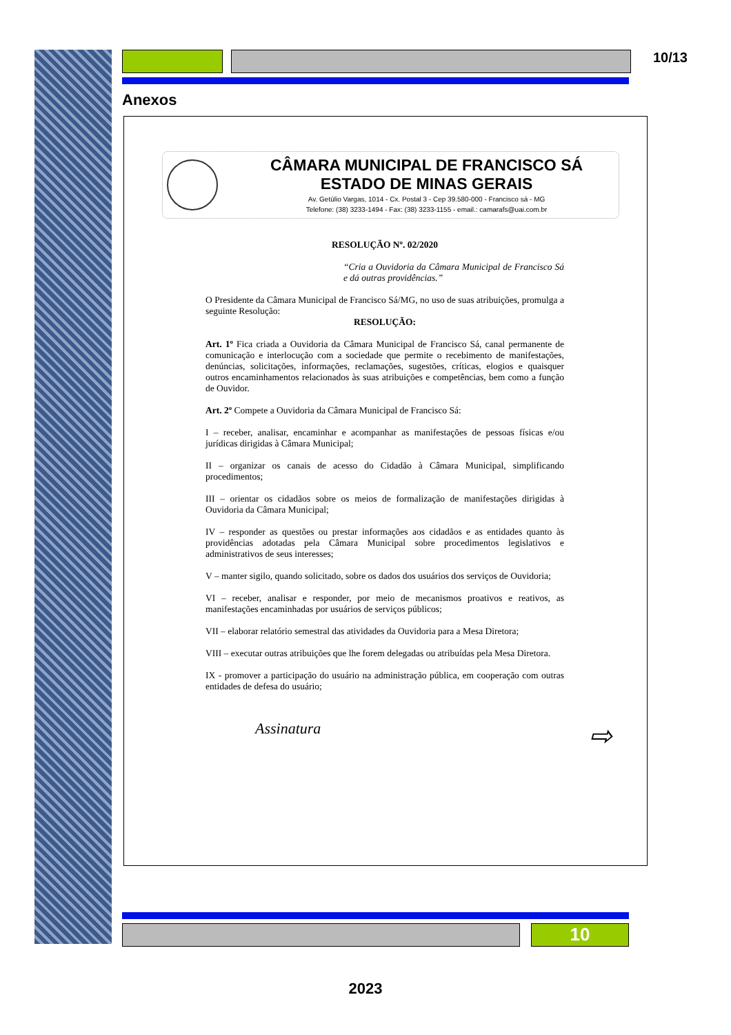10/13
Anexos
CÂMARA MUNICIPAL DE FRANCISCO SÁ
ESTADO DE MINAS GERAIS
Av. Getúlio Vargas, 1014 - Cx. Postal 3 - Cep 39.580-000 - Francisco sá - MG
Telefone: (38) 3233-1494 - Fax: (38) 3233-1155 - email.: camarafs@uai.com.br
RESOLUÇÃO Nº. 02/2020
“Cria a Ouvidoria da Câmara Municipal de Francisco Sá e dá outras providências.”
O Presidente da Câmara Municipal de Francisco Sá/MG, no uso de suas atribuições, promulga a seguinte Resolução:
RESOLUÇÃO:
Art. 1º Fica criada a Ouvidoria da Câmara Municipal de Francisco Sá, canal permanente de comunicação e interlocução com a sociedade que permite o recebimento de manifestações, denúncias, solicitações, informações, reclamações, sugestões, críticas, elogios e quaisquer outros encaminhamentos relacionados às suas atribuições e competências, bem como a função de Ouvidor.
Art. 2º Compete a Ouvidoria da Câmara Municipal de Francisco Sá:
I – receber, analisar, encaminhar e acompanhar as manifestações de pessoas físicas e/ou jurídicas dirigidas à Câmara Municipal;
II – organizar os canais de acesso do Cidadão à Câmara Municipal, simplificando procedimentos;
III – orientar os cidadãos sobre os meios de formalização de manifestações dirigidas à Ouvidoria da Câmara Municipal;
IV – responder as questões ou prestar informações aos cidadãos e as entidades quanto às providências adotadas pela Câmara Municipal sobre procedimentos legislativos e administrativos de seus interesses;
V – manter sigilo, quando solicitado, sobre os dados dos usuários dos serviços de Ouvidoria;
VI – receber, analisar e responder, por meio de mecanismos proativos e reativos, as manifestações encaminhadas por usuários de serviços públicos;
VII – elaborar relatório semestral das atividades da Ouvidoria para a Mesa Diretora;
VIII – executar outras atribuições que lhe forem delegadas ou atribuídas pela Mesa Diretora.
IX - promover a participação do usuário na administração pública, em cooperação com outras entidades de defesa do usuário;
Assinatura ⇨
10
2023